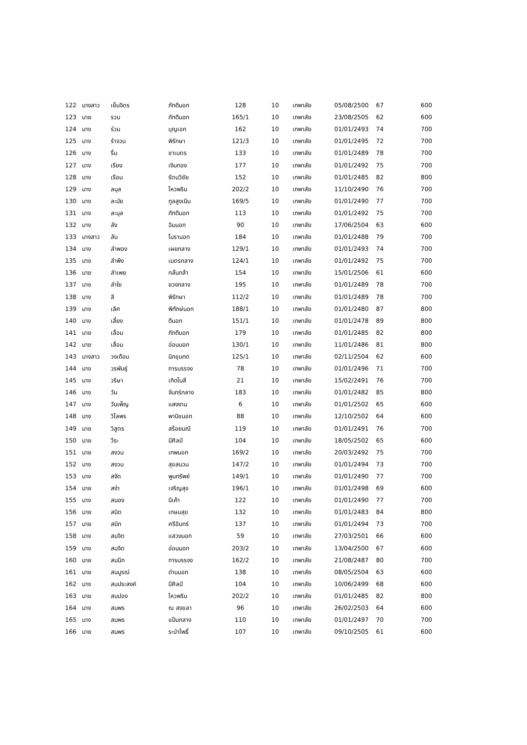| 122 | นางสาว | เย็นจิตร | ภักดีนอก | 128 | 10 | เทพาลัย | 05/08/2500 | 67 | 600 |
| 123 | นาย | รวบ | ภักดีนอก | 165/1 | 10 | เทพาลัย | 23/08/2505 | 62 | 600 |
| 124 | นาง | ร่วม | บุญเอก | 162 | 10 | เทพาลัย | 01/01/2493 | 74 | 700 |
| 125 | นาง | รำจวน | พิรักษา | 121/3 | 10 | เทพาลัย | 01/01/2495 | 72 | 700 |
| 126 | นาง | รื่น | ชาเนตร | 133 | 10 | เทพาลัย | 01/01/2489 | 78 | 700 |
| 127 | นาง | เรียง | เงินทอง | 177 | 10 | เทพาลัย | 01/01/2492 | 75 | 700 |
| 128 | นาง | เรือน | รัตนวิชัย | 152 | 10 | เทพาลัย | 01/01/2485 | 82 | 800 |
| 129 | นาง | ลมุล | ไหวพริบ | 202/2 | 10 | เทพาลัย | 11/10/2490 | 76 | 700 |
| 130 | นาง | ละมัย | ทูลสูงเนิน | 169/5 | 10 | เทพาลัย | 01/01/2490 | 77 | 700 |
| 131 | นาง | ละมุล | ภักดีนอก | 113 | 10 | เทพาลัย | 01/01/2492 | 75 | 700 |
| 132 | นาง | ลัง | ฉิมนอก | 90 | 10 | เทพาลัย | 17/06/2504 | 63 | 600 |
| 133 | นางสาว | ลับ | โมรานอก | 184 | 10 | เทพาลัย | 01/01/2488 | 79 | 700 |
| 134 | นาง | ลำพอง | เผยกลาง | 129/1 | 10 | เทพาลัย | 01/01/2493 | 74 | 700 |
| 135 | นาง | ลำพึง | เนตรกลาง | 124/1 | 10 | เทพาลัย | 01/01/2492 | 75 | 700 |
| 136 | นาย | ลำเพย | กลั่นกล้า | 154 | 10 | เทพาลัย | 15/01/2506 | 61 | 600 |
| 137 | นาง | ลำใย | ยวงกลาง | 195 | 10 | เทพาลัย | 01/01/2489 | 78 | 700 |
| 138 | นาง | ลี | พิรักษา | 112/2 | 10 | เทพาลัย | 01/01/2489 | 78 | 700 |
| 139 | นาง | เลิศ | พิทักษ์นอก | 188/1 | 10 | เทพาลัย | 01/01/2480 | 87 | 800 |
| 140 | นาง | เลี้ยง | ดีนอก | 151/1 | 10 | เทพาลัย | 01/01/2478 | 89 | 800 |
| 141 | นาย | เลื่อน | ภักดีนอก | 179 | 10 | เทพาลัย | 01/01/2485 | 82 | 800 |
| 142 | นาย | เลื่อน | อ่อนนอก | 130/1 | 10 | เทพาลัย | 11/01/2486 | 81 | 800 |
| 143 | นางสาว | วงเดือน | มิกขุนทด | 125/1 | 10 | เทพาลัย | 02/11/2504 | 62 | 600 |
| 144 | นาง | วรพันธุ์ | การบรรจง | 78 | 10 | เทพาลัย | 01/01/2496 | 71 | 700 |
| 145 | นาง | วริษา | เกิดโมลี | 21 | 10 | เทพาลัย | 15/02/2491 | 76 | 700 |
| 146 | นาง | วัน | จันทร์กลาง | 183 | 10 | เทพาลัย | 01/01/2482 | 85 | 800 |
| 147 | นาง | วันเพ็ญ | แสงงาม | 6 | 10 | เทพาลัย | 01/01/2502 | 65 | 600 |
| 148 | นาง | วิไลพร | พานิชนอก | 88 | 10 | เทพาลัย | 12/10/2502 | 64 | 600 |
| 149 | นาย | วิสูตร | สร้อยมณี | 119 | 10 | เทพาลัย | 01/01/2491 | 76 | 700 |
| 150 | นาย | วีระ | มีศิลป์ | 104 | 10 | เทพาลัย | 18/05/2502 | 65 | 600 |
| 151 | นาย | สงวน | เทพนอก | 169/2 | 10 | เทพาลัย | 20/03/2492 | 75 | 700 |
| 152 | นาง | สงวน | สุขสนวน | 147/2 | 10 | เทพาลัย | 01/01/2494 | 73 | 700 |
| 153 | นาง | สงัด | พูนทรัพย์ | 149/1 | 10 | เทพาลัย | 01/01/2490 | 77 | 700 |
| 154 | นาย | สง่า | เจริญสุข | 196/1 | 10 | เทพาลัย | 01/01/2498 | 69 | 600 |
| 155 | นาง | สนอง | มีเค้า | 122 | 10 | เทพาลัย | 01/01/2490 | 77 | 700 |
| 156 | นาย | สนิด | เกษมสุข | 132 | 10 | เทพาลัย | 01/01/2483 | 84 | 800 |
| 157 | นาย | สนิท | ศรีอินทร์ | 137 | 10 | เทพาลัย | 01/01/2494 | 73 | 700 |
| 158 | นาง | สมจิต | แสวงนอก | 59 | 10 | เทพาลัย | 27/03/2501 | 66 | 600 |
| 159 | นาง | สมจิต | อ่อนนอก | 203/2 | 10 | เทพาลัย | 13/04/2500 | 67 | 600 |
| 160 | นาย | สมนึก | การบรรจง | 162/2 | 10 | เทพาลัย | 21/08/2487 | 80 | 700 |
| 161 | นาย | สมบูรณ์ | ด่านนอก | 138 | 10 | เทพาลัย | 08/05/2504 | 63 | 600 |
| 162 | นาง | สมประสงค์ | มีศิลป์ | 104 | 10 | เทพาลัย | 10/06/2499 | 68 | 600 |
| 163 | นาย | สมปอง | ไหวพริบ | 202/2 | 10 | เทพาลัย | 01/01/2485 | 82 | 800 |
| 164 | นาง | สมพร | ณ สงขลา | 96 | 10 | เทพาลัย | 26/02/2503 | 64 | 600 |
| 165 | นาง | สมพร | แป้นกลาง | 110 | 10 | เทพาลัย | 01/01/2497 | 70 | 700 |
| 166 | นาย | สมพร | ระบำโพธิ์ | 107 | 10 | เทพาลัย | 09/10/2505 | 61 | 600 |